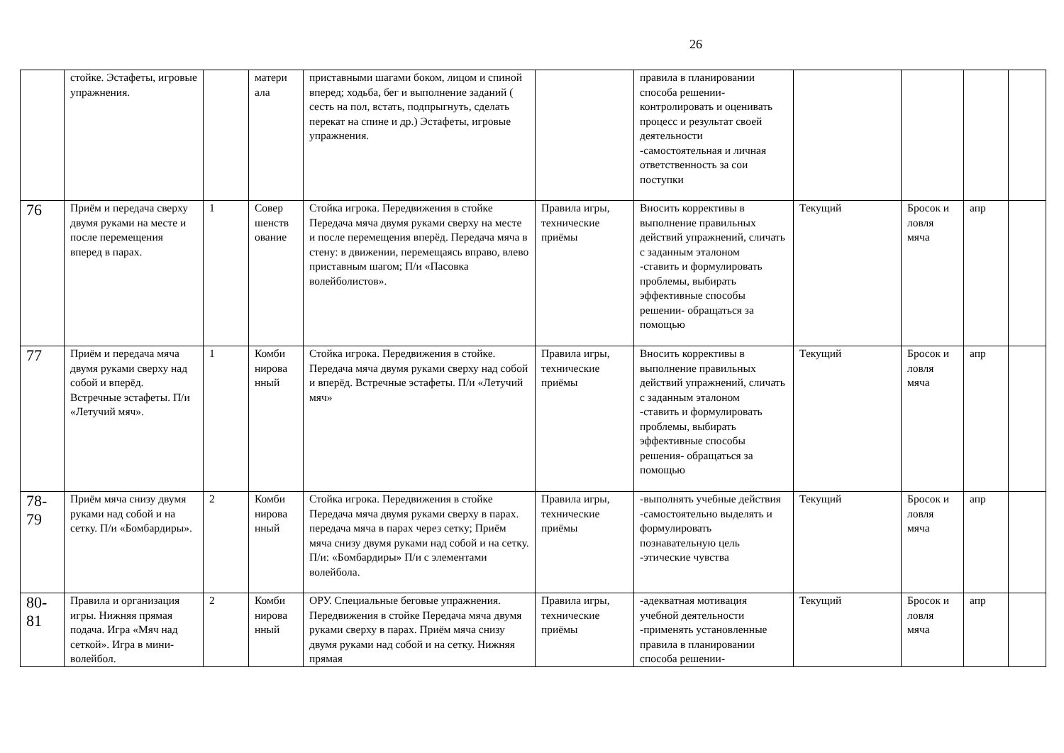26
| | стойке. Эстафеты, игровые упражнения. | | матери ала | приставными шагами боком, лицом и спиной вперед; ходьба, бег и выполнение заданий ( сесть на пол, встать, подпрыгнуть, сделать перекат на спине и др.) Эстафеты, игровые упражнения. | | правила в планировании способа решении- контролировать и оценивать процесс и результат своей деятельности -самостоятельная и личная ответственность за сои поступки | | | | |
| 76 | Приём и передача сверху двумя руками на месте и после перемещения вперед в парах. | 1 | Совер шенств ование | Стойка игрока. Передвижения в стойке Передача мяча двумя руками сверху на месте и после перемещения вперёд. Передача мяча в стену: в движении, перемещаясь вправо, влево приставным шагом; П/и «Пасовка волейболистов». | Правила игры, технические приёмы | Вносить коррективы в выполнение правильных действий упражнений, сличать с заданным эталоном -ставить и формулировать проблемы, выбирать эффективные способы решении- обращаться за помощью | Текущий | Бросок и ловля мяча | апр | |
| 77 | Приём и передача мяча двумя руками сверху над собой и вперёд. Встречные эстафеты. П/и «Летучий мяч». | 1 | Комби нирова нный | Стойка игрока. Передвижения в стойке. Передача мяча двумя руками сверху над собой и вперёд. Встречные эстафеты. П/и «Летучий мяч» | Правила игры, технические приёмы | Вносить коррективы в выполнение правильных действий упражнений, сличать с заданным эталоном -ставить и формулировать проблемы, выбирать эффективные способы решения- обращаться за помощью | Текущий | Бросок и ловля мяча | апр | |
| 78- 79 | Приём мяча снизу двумя руками над собой и на сетку. П/и «Бомбардиры». | 2 | Комби нирова нный | Стойка игрока. Передвижения в стойке Передача мяча двумя руками сверху в парах. передача мяча в парах через сетку; Приём мяча снизу двумя руками над собой и на сетку. П/и: «Бомбардиры» П/и с элементами волейбола. | Правила игры, технические приёмы | -выполнять учебные действия -самостоятельно выделять и формулировать познавательную цель -этические чувства | Текущий | Бросок и ловля мяча | апр | |
| 80- 81 | Правила и организация игры. Нижняя прямая подача. Игра «Мяч над сеткой». Игра в мини-волейбол. | 2 | Комби нирова нный | ОРУ. Специальные беговые упражнения. Передвижения в стойке Передача мяча двумя руками сверху в парах. Приём мяча снизу двумя руками над собой и на сетку. Нижняя прямая | Правила игры, технические приёмы | -адекватная мотивация учебной деятельности -применять установленные правила в планировании способа решении- | Текущий | Бросок и ловля мяча | апр | |